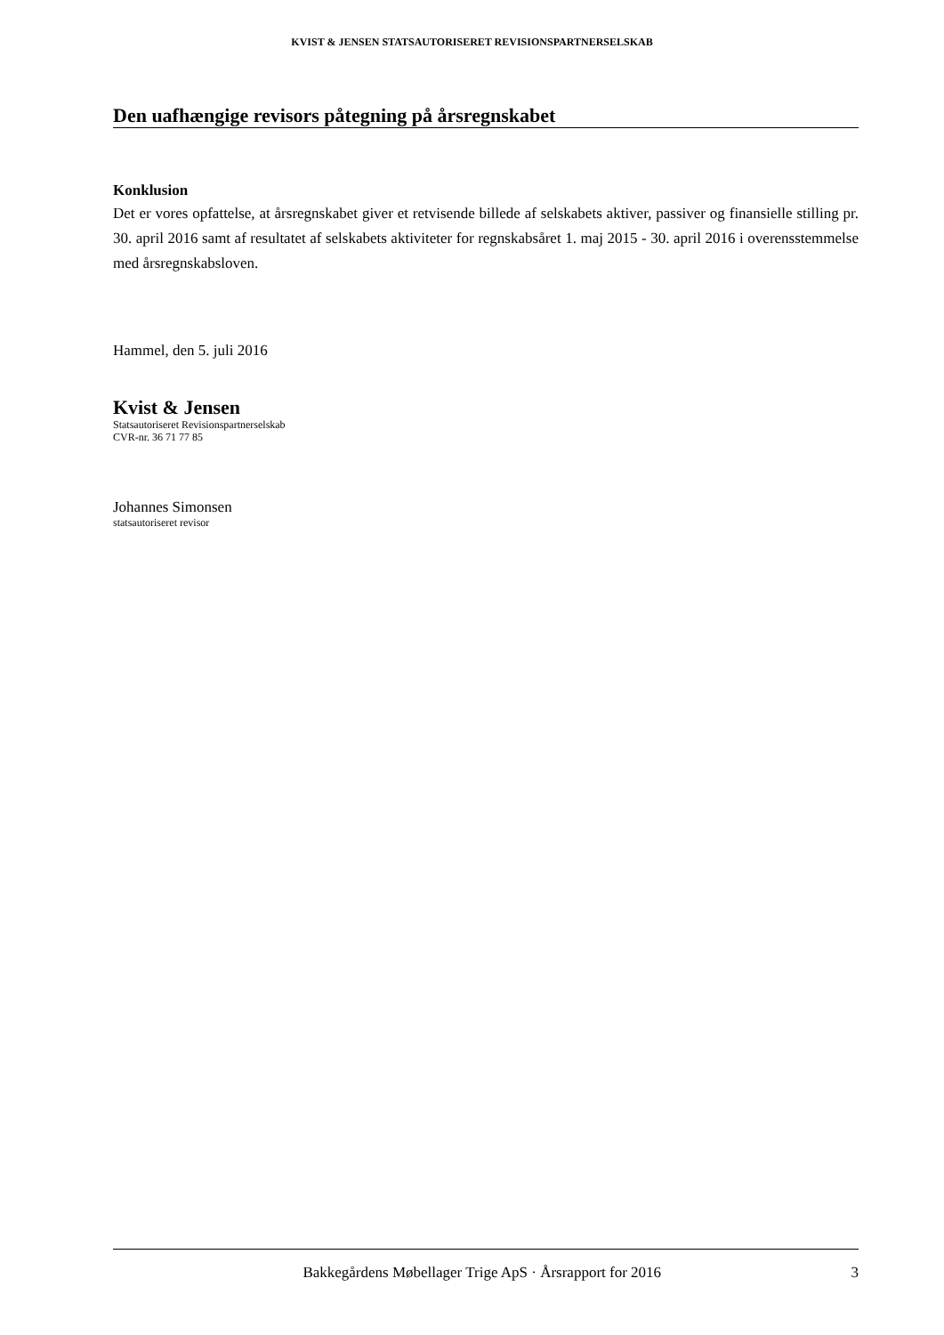KVIST & JENSEN STATSAUTORISERET REVISIONSPARTNERSELSKAB
Den uafhængige revisors påtegning på årsregnskabet
Konklusion
Det er vores opfattelse, at årsregnskabet giver et retvisende billede af selskabets aktiver, passiver og finansielle stilling pr. 30. april 2016 samt af resultatet af selskabets aktiviteter for regnskabsåret 1. maj 2015 - 30. april 2016 i overensstemmelse med årsregnskabsloven.
Hammel, den 5. juli 2016
Kvist & Jensen
Statsautoriseret Revisionspartnerselskab
CVR-nr. 36 71 77 85
Johannes Simonsen
statsautoriseret revisor
Bakkegårdens Møbellager Trige ApS · Årsrapport for 2016 3